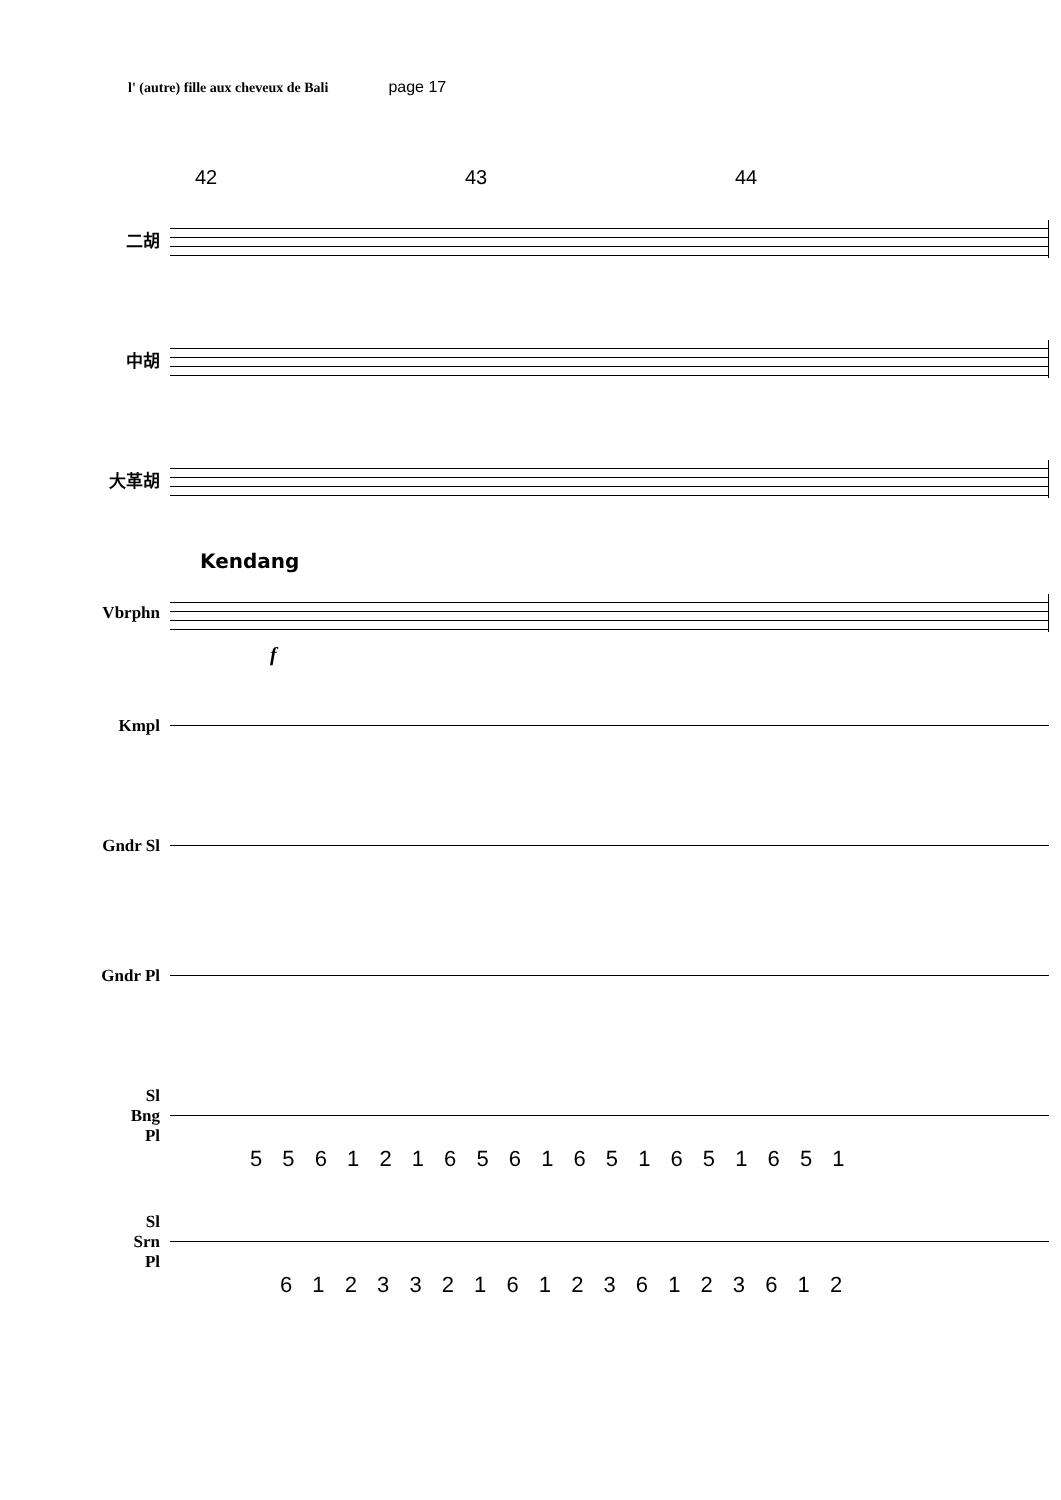l' (autre) fille aux cheveux de Bali page 17
42 43 44
二胡
中胡
大革胡
Kendang
Vbrphn
f
Kmpl
Gndr Sl
Gndr Pl
Sl
Bng
Pl
5 5 6 1 2 1 6 5 6 1 6 5 1 6 5 1 6 5 1
Sl
Srn
Pl
6 1 2 3 3 2 1 6 1 2 3 6 1 2 3 6 1 2